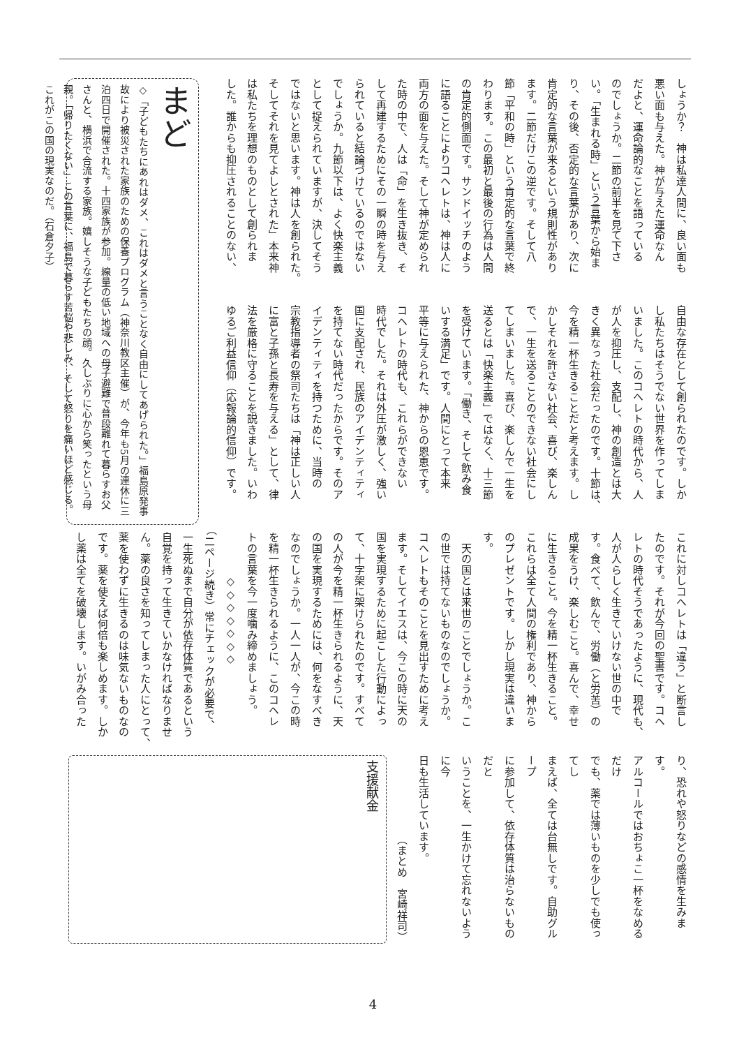しょうか？　神は私達人間に、良い面も
悪い面も与えた。神が与えた運命なん
だよと、運命論的なことを語っている
のでしょうか。二節の前半を見て下さ
い。「生まれる時」という言葉から始ま
り、その後、否定的な言葉があり、次に
肯定的な言葉が来るという規則性があり
ます。二節だけこの逆です。そして八
節「平和の時」という肯定的な言葉で終
わります。この最初と最後の行為は人間
の肯定的側面です。サンドイッチのよう
に語ることによりコヘレトは、神は人に
両方の面を与えた。そして神が定められ
た時の中で、人は「命」を生き抜き、そ
して再建するためにその一瞬の時を与え
られていると結論づけているのではない
でしょうか。九節以下は、よく快楽主義
として捉えられていますが、決してそう
ではないと思います。神は人を創られた。
そしてそれを見てよしとされた」本来神
は私たちを理想のものとして創られま
した。誰からも抑圧されることのない、
自由な存在として創られたのです。しか
し私たちはそうでない世界を作ってしま
いました。このコヘレトの時代から、人
が人を抑圧し、支配し、神の創造とは大
きく異なった社会だったのです。十節は、
今を精一杯生きることだと考えます。し
かしそれを許さない社会、喜び、楽しん
で、一生を送ることのできない社会にし
てしまいました。喜び、楽しんで一生を
送るとは「快楽主義」ではなく、十三節
を受けています。「働き、そして飲み食
いする満足」です。人間にとって本来
平等に与えられた、神からの恩恵です。
コヘレトの時代も、これらができない
時代でした。それは外圧が激しく、強い
国に支配され、民族のアイデンティティ
を持てない時代だったからです。そのア
イデンティティを持つために、当時の
宗教指導者の祭司たちは「神は正しい人
に富と子孫と長寿を与える」として、律
法を厳格に守ることを説きました。いわ
ゆるご利益信仰（応報論的信仰）です。
まど
◇「子どもたちにあれはダメ、これはダメと言うことなく自由にしてあげられた。」福島原発事故により被災された家族のための保養プログラム（神奈川教区主催）が、今年も5月の連休に三泊四日で開催された。十四家族が参加。線量の低い地域への母子避難で普段離れて暮らすお父さんと、横浜で合流する家族。嬉しそうな子どもたちの顔。久しぶりに心から笑ったという母親。「帰りたくない」この言葉に、福島で暮らす苦悩や悲しみ、そして怒りを痛いほど感じる。これがこの国の現実なのだ。（石倉夕子）
これに対しコヘレトは「違う」と断言し
たのです。それが今回の聖書です。コヘ
レトの時代そうであったように、現代も、
人が人らしく生きていけない世の中で
す。食べて、飲んで、労働（と労苦）の
成果をうけ、楽しむこと。喜んで、幸せ
に生きること。今を精一杯生きること。
これらは全て人間の権利であり、神から
のプレゼントです。しかし現実は違いま
す。
　天の国とは来世のことでしょうか。こ
の世では持てないものなのでしょうか。
コヘレトもそのことを見出すために考え
ます。そしてイエスは、今この時に天の
国を実現するために起こした行動によっ
て、十字架に架けられたのです。すべて
の人が今を精一杯生きられるように、天
の国を実現するためには、何をなすべき
なのでしょうか。一人一人が、今この時
を精一杯生きられるように、このコヘレ
トの言葉を今一度噛み締めましょう。
　　　　◇◇◇◇◇◇◇
（二ページ続き）常にチェックが必要で、
一生死ぬまで自分が依存体質であるという
自覚を持って生きていかなければなりませ
ん。薬の良さを知ってしまった人にとって、
薬を使わずに生きるのは味気ないものなの
です。薬を使えば何倍も楽しめます。しか
し薬は全てを破壊します。いがみ合った
り、恐れや怒りなどの感情を生みます。
アルコールではおちょこ一杯をなめるだけ
でも、薬では薄いものを少しでも使ってし
まえば、全ては台無しです。自助グループ
に参加して、依存体質は治らないものだと
いうことを、一生かけて忘れないように今
日も生活しています。
（まとめ　宮崎祥司）
支援献金
4